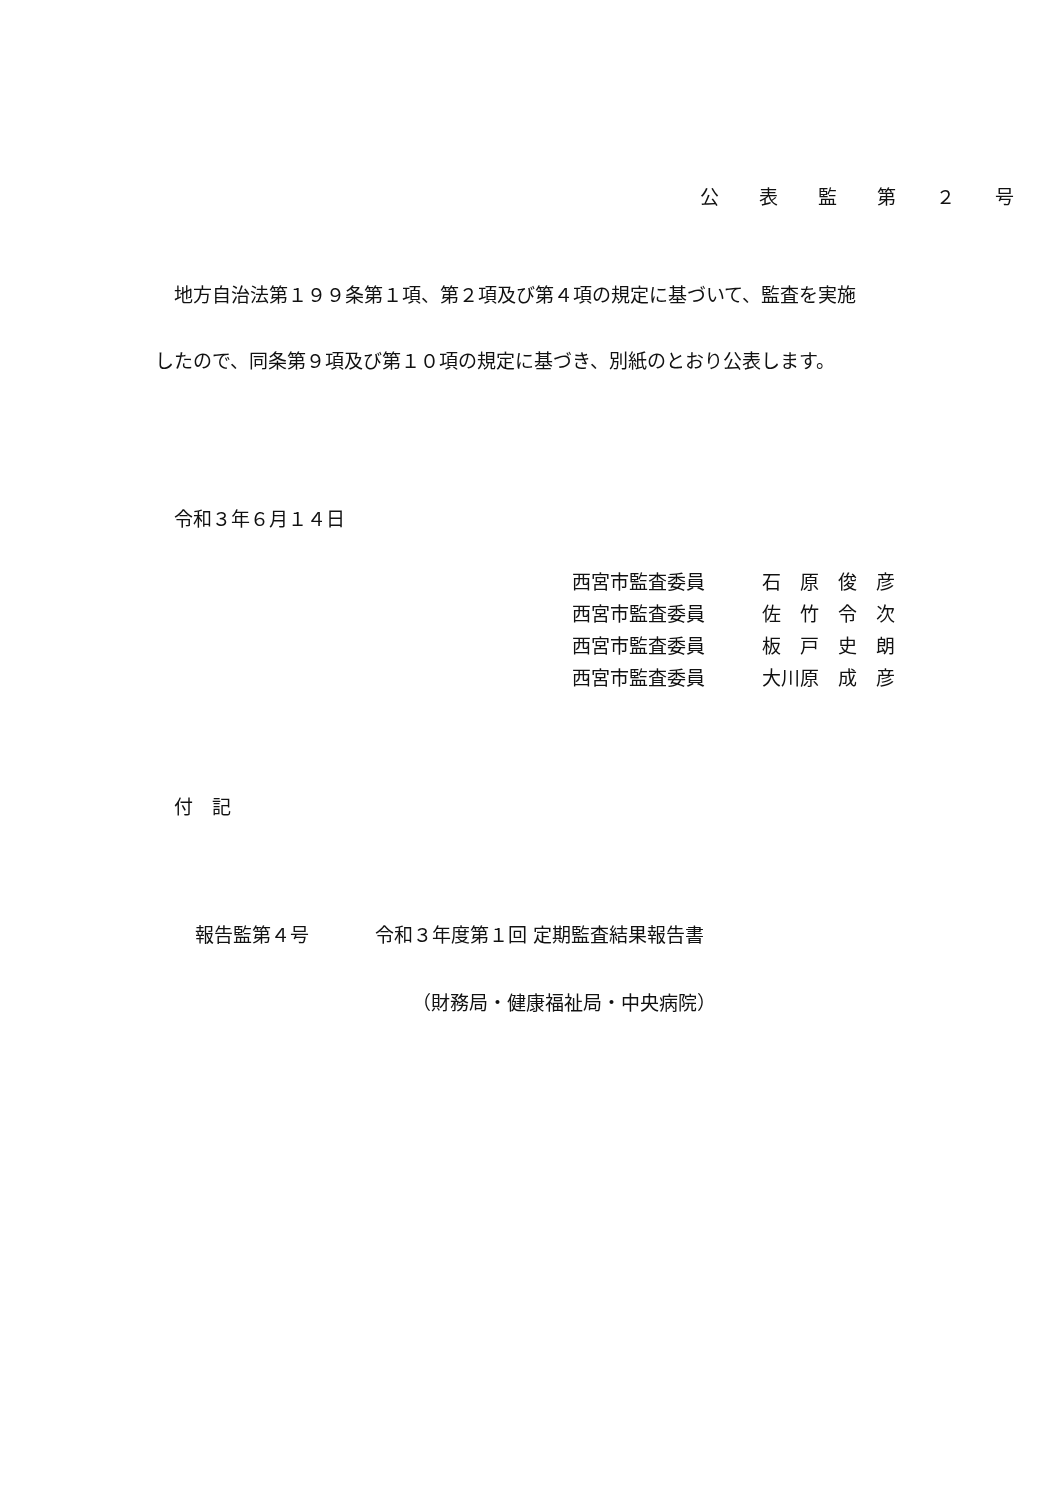公 表 監 第 ２ 号
地方自治法第１９９条第１項、第２項及び第４項の規定に基づいて、監査を実施
したので、同条第９項及び第１０項の規定に基づき、別紙のとおり公表します。
令和３年６月１４日
| 西宮市監査委員 | 石 原 俊 彦 |
| 西宮市監査委員 | 佐 竹 令 次 |
| 西宮市監査委員 | 板 戸 史 朗 |
| 西宮市監査委員 | 大川原 成 彦 |
付　記
報告監第４号 令和３年度第１回 定期監査結果報告書
（財務局・健康福祉局・中央病院）